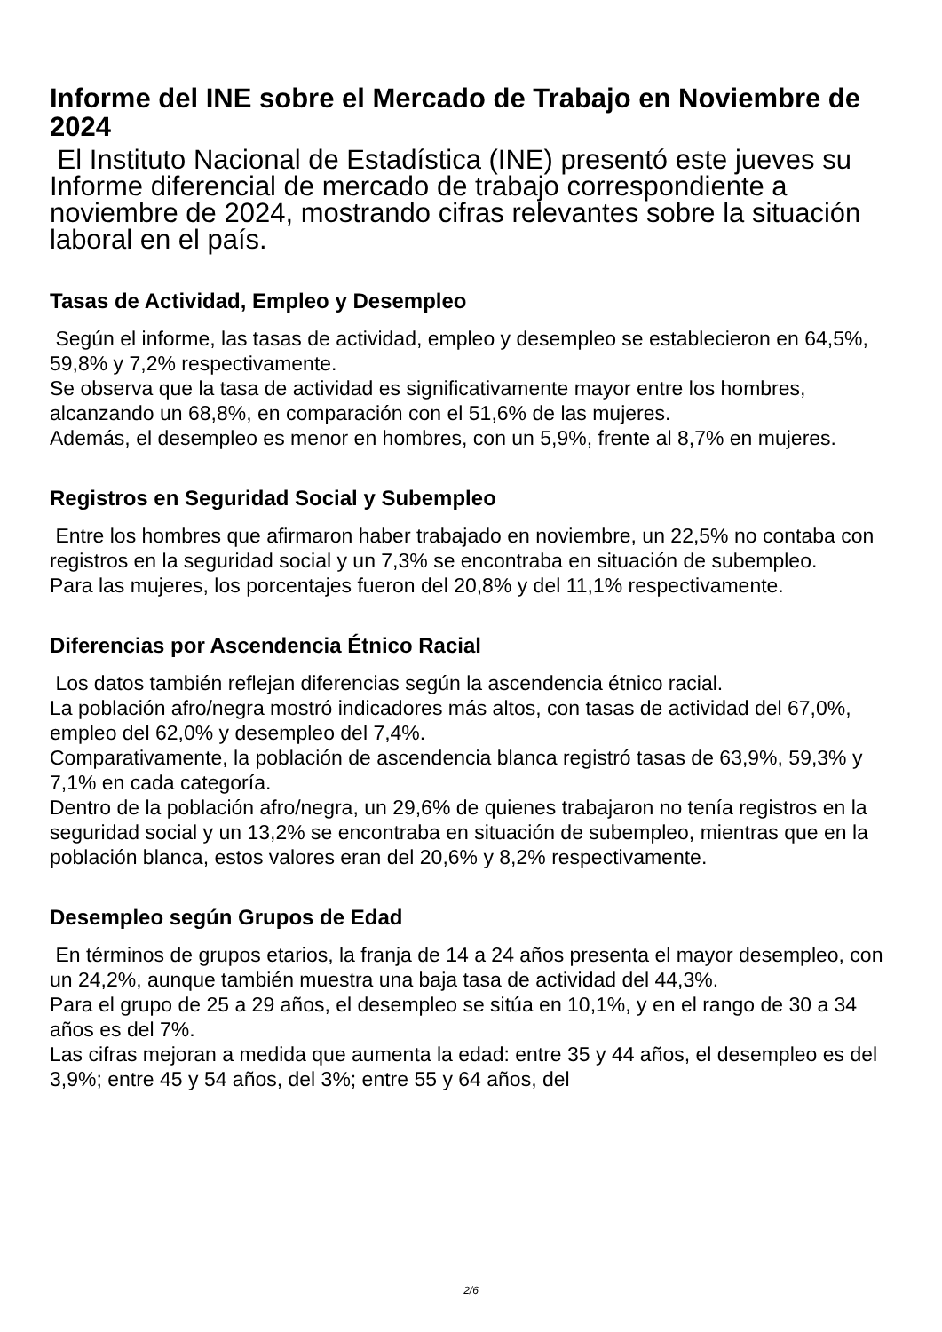Informe del INE sobre el Mercado de Trabajo en Noviembre de 2024
El Instituto Nacional de Estadística (INE) presentó este jueves su Informe diferencial de mercado de trabajo correspondiente a noviembre de 2024, mostrando cifras relevantes sobre la situación laboral en el país.
Tasas de Actividad, Empleo y Desempleo
Según el informe, las tasas de actividad, empleo y desempleo se establecieron en 64,5%, 59,8% y 7,2% respectivamente.
Se observa que la tasa de actividad es significativamente mayor entre los hombres, alcanzando un 68,8%, en comparación con el 51,6% de las mujeres.
Además, el desempleo es menor en hombres, con un 5,9%, frente al 8,7% en mujeres.
Registros en Seguridad Social y Subempleo
Entre los hombres que afirmaron haber trabajado en noviembre, un 22,5% no contaba con registros en la seguridad social y un 7,3% se encontraba en situación de subempleo.
Para las mujeres, los porcentajes fueron del 20,8% y del 11,1% respectivamente.
Diferencias por Ascendencia Étnico Racial
Los datos también reflejan diferencias según la ascendencia étnico racial.
La población afro/negra mostró indicadores más altos, con tasas de actividad del 67,0%, empleo del 62,0% y desempleo del 7,4%.
Comparativamente, la población de ascendencia blanca registró tasas de 63,9%, 59,3% y 7,1% en cada categoría.
Dentro de la población afro/negra, un 29,6% de quienes trabajaron no tenía registros en la seguridad social y un 13,2% se encontraba en situación de subempleo, mientras que en la población blanca, estos valores eran del 20,6% y 8,2% respectivamente.
Desempleo según Grupos de Edad
En términos de grupos etarios, la franja de 14 a 24 años presenta el mayor desempleo, con un 24,2%, aunque también muestra una baja tasa de actividad del 44,3%.
Para el grupo de 25 a 29 años, el desempleo se sitúa en 10,1%, y en el rango de 30 a 34 años es del 7%.
Las cifras mejoran a medida que aumenta la edad: entre 35 y 44 años, el desempleo es del 3,9%; entre 45 y 54 años, del 3%; entre 55 y 64 años, del
2/6